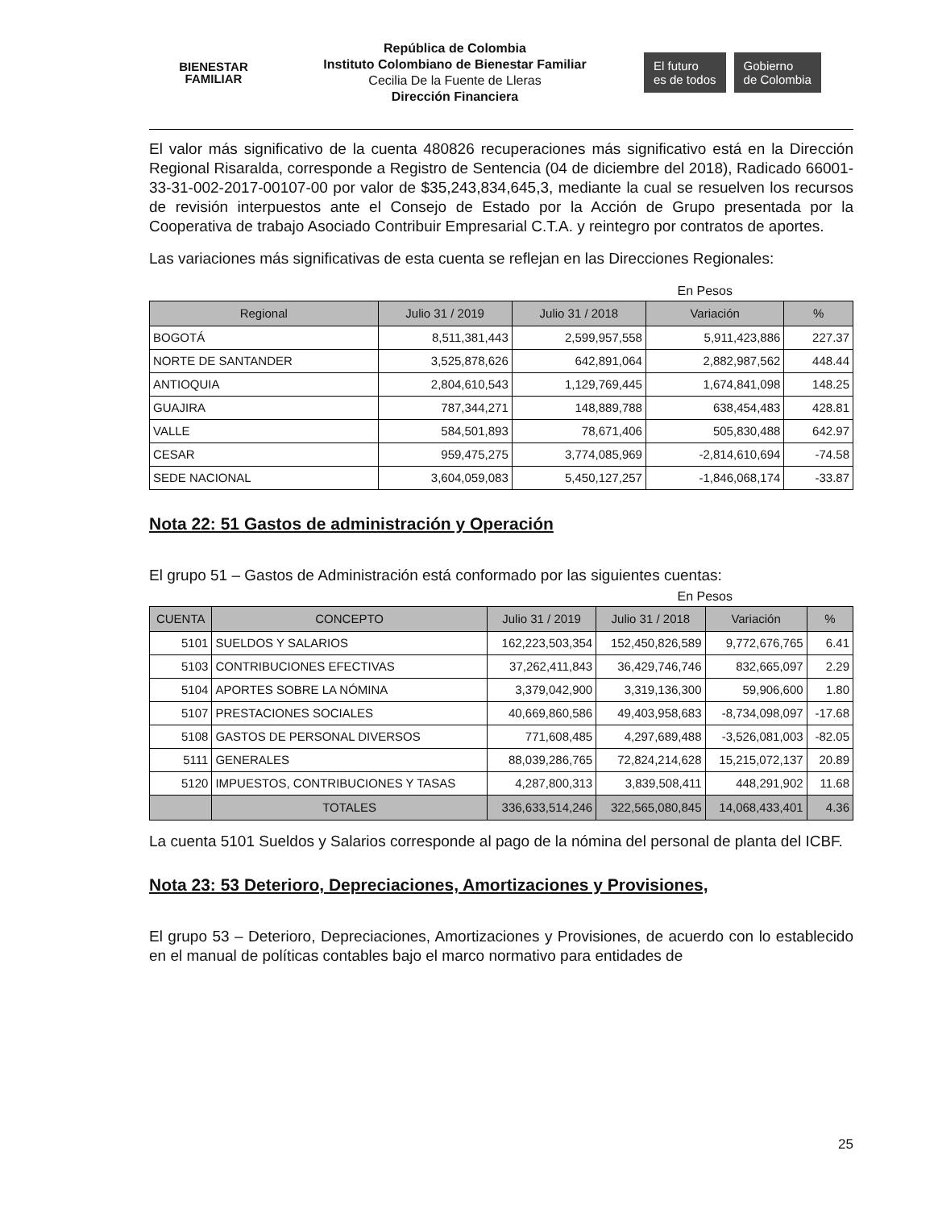BIENESTAR
FAMILIAR
República de Colombia
Instituto Colombiano de Bienestar Familiar
Cecilia De la Fuente de Lleras
Dirección Financiera
El futuro
es de todos
Gobierno
de Colombia
El valor más significativo de la cuenta 480826 recuperaciones más significativo está en la Dirección Regional Risaralda, corresponde a Registro de Sentencia (04 de diciembre del 2018), Radicado 66001-33-31-002-2017-00107-00 por valor de $35,243,834,645,3, mediante la cual se resuelven los recursos de revisión interpuestos ante el Consejo de Estado por la Acción de Grupo presentada por la Cooperativa de trabajo Asociado Contribuir Empresarial C.T.A. y reintegro por contratos de aportes.
Las variaciones más significativas de esta cuenta se reflejan en las Direcciones Regionales:
En Pesos
| Regional | Julio 31 / 2019 | Julio 31 / 2018 | Variación | % |
| --- | --- | --- | --- | --- |
| BOGOTÁ | 8,511,381,443 | 2,599,957,558 | 5,911,423,886 | 227.37 |
| NORTE DE SANTANDER | 3,525,878,626 | 642,891,064 | 2,882,987,562 | 448.44 |
| ANTIOQUIA | 2,804,610,543 | 1,129,769,445 | 1,674,841,098 | 148.25 |
| GUAJIRA | 787,344,271 | 148,889,788 | 638,454,483 | 428.81 |
| VALLE | 584,501,893 | 78,671,406 | 505,830,488 | 642.97 |
| CESAR | 959,475,275 | 3,774,085,969 | -2,814,610,694 | -74.58 |
| SEDE NACIONAL | 3,604,059,083 | 5,450,127,257 | -1,846,068,174 | -33.87 |
Nota 22: 51 Gastos de administración y Operación
El grupo 51 – Gastos de Administración está conformado por las siguientes cuentas:
En Pesos
| CUENTA | CONCEPTO | Julio 31 / 2019 | Julio 31 / 2018 | Variación | % |
| --- | --- | --- | --- | --- | --- |
| 5101 | SUELDOS Y SALARIOS | 162,223,503,354 | 152,450,826,589 | 9,772,676,765 | 6.41 |
| 5103 | CONTRIBUCIONES EFECTIVAS | 37,262,411,843 | 36,429,746,746 | 832,665,097 | 2.29 |
| 5104 | APORTES SOBRE LA NÓMINA | 3,379,042,900 | 3,319,136,300 | 59,906,600 | 1.80 |
| 5107 | PRESTACIONES SOCIALES | 40,669,860,586 | 49,403,958,683 | -8,734,098,097 | -17.68 |
| 5108 | GASTOS DE PERSONAL DIVERSOS | 771,608,485 | 4,297,689,488 | -3,526,081,003 | -82.05 |
| 5111 | GENERALES | 88,039,286,765 | 72,824,214,628 | 15,215,072,137 | 20.89 |
| 5120 | IMPUESTOS, CONTRIBUCIONES Y TASAS | 4,287,800,313 | 3,839,508,411 | 448,291,902 | 11.68 |
| | TOTALES | 336,633,514,246 | 322,565,080,845 | 14,068,433,401 | 4.36 |
La cuenta 5101 Sueldos y Salarios corresponde al pago de la nómina del personal de planta del ICBF.
Nota 23: 53 Deterioro, Depreciaciones, Amortizaciones y Provisiones,
El grupo 53 – Deterioro, Depreciaciones, Amortizaciones y Provisiones, de acuerdo con lo establecido en el manual de políticas contables bajo el marco normativo para entidades de
25